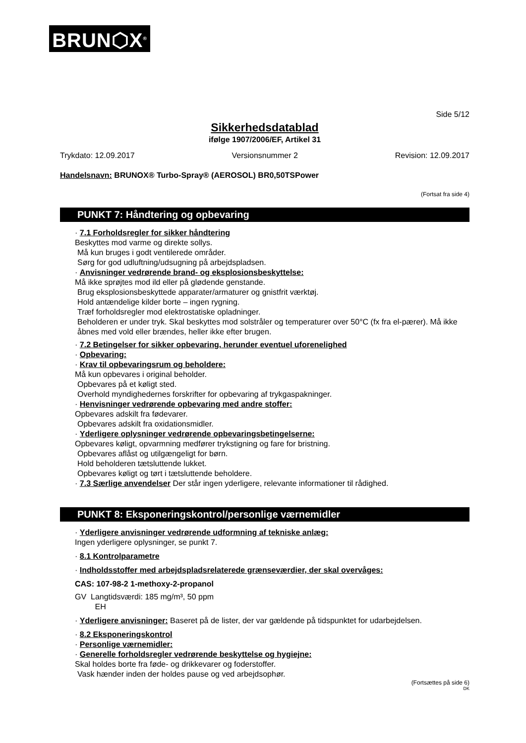BRUN⬡X<sup>®</sup>
Side 5/12
Sikkerhedsdatablad
ifølge 1907/2006/EF, Artikel 31
Trykdato: 12.09.2017 Versionsnummer 2 Revision: 12.09.2017
Handelsnavn: BRUNOX® Turbo-Spray® (AEROSOL) BR0,50TSPower
(Fortsat fra side 4)
PUNKT 7: Håndtering og opbevaring
· 7.1 Forholdsregler for sikker håndtering
Beskyttes mod varme og direkte sollys.
Må kun bruges i godt ventilerede områder.
Sørg for god udluftning/udsugning på arbejdspladsen.
· Anvisninger vedrørende brand- og eksplosionsbeskyttelse:
Må ikke sprøjtes mod ild eller på glødende genstande.
Brug eksplosionsbeskyttede apparater/armaturer og gnistfrit værktøj.
Hold antændelige kilder borte – ingen rygning.
Træf forholdsregler mod elektrostatiske opladninger.
Beholderen er under tryk. Skal beskyttes mod solstråler og temperaturer over 50°C (fx fra el-pærer). Må ikke åbnes med vold eller brændes, heller ikke efter brugen.
· 7.2 Betingelser for sikker opbevaring, herunder eventuel uforenelighed
· Opbevaring:
· Krav til opbevaringsrum og beholdere:
Må kun opbevares i original beholder.
Opbevares på et køligt sted.
Overhold myndighedernes forskrifter for opbevaring af trykgaspakninger.
· Henvisninger vedrørende opbevaring med andre stoffer:
Opbevares adskilt fra fødevarer.
Opbevares adskilt fra oxidationsmidler.
· Yderligere oplysninger vedrørende opbevaringsbetingelserne:
Opbevares køligt, opvarmning medfører trykstigning og fare for bristning.
Opbevares aflåst og utilgængeligt for børn.
Hold beholderen tætsluttende lukket.
Opbevares køligt og tørt i tætsluttende beholdere.
· 7.3 Særlige anvendelser Der står ingen yderligere, relevante informationer til rådighed.
PUNKT 8: Eksponeringskontrol/personlige værnemidler
· Yderligere anvisninger vedrørende udformning af tekniske anlæg:
Ingen yderligere oplysninger, se punkt 7.
· 8.1 Kontrolparametre
· Indholdsstoffer med arbejdspladsrelaterede grænseværdier, der skal overvåges:
CAS: 107-98-2 1-methoxy-2-propanol
GV Langtidsværdi: 185 mg/m³, 50 ppm
EH
· Yderligere anvisninger: Baseret på de lister, der var gældende på tidspunktet for udarbejdelsen.
· 8.2 Eksponeringskontrol
· Personlige værnemidler:
· Generelle forholdsregler vedrørende beskyttelse og hygiejne:
Skal holdes borte fra føde- og drikkevarer og foderstoffer.
Vask hænder inden der holdes pause og ved arbejdsophør.
(Fortsættes på side 6)
DK